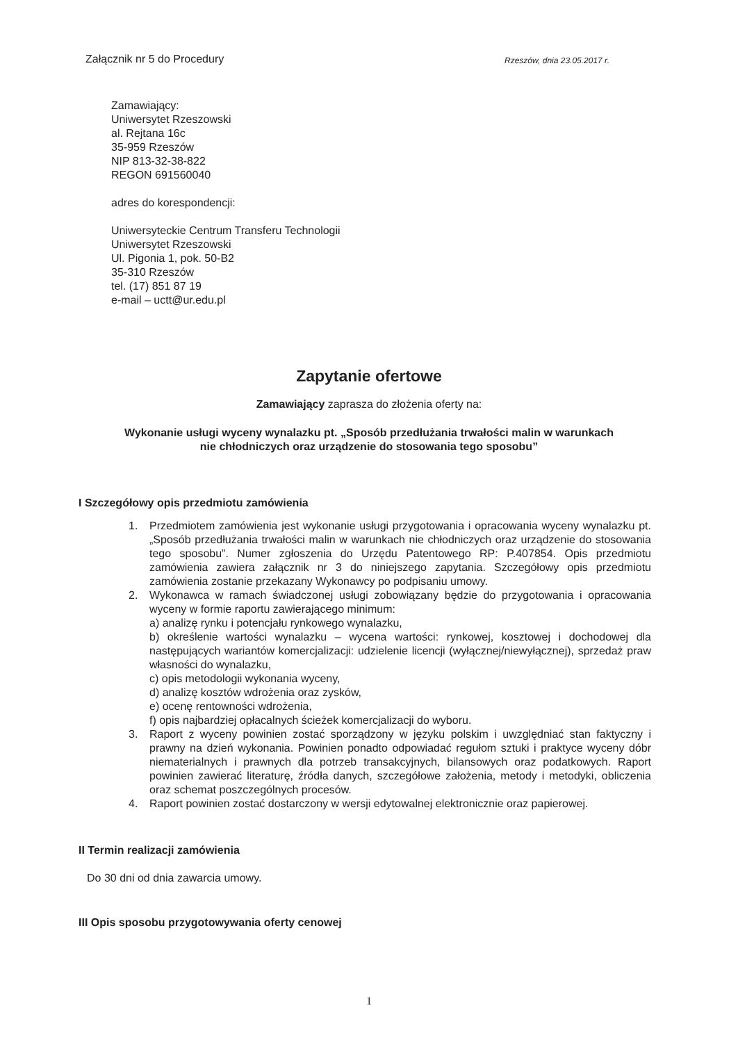Załącznik nr 5 do Procedury Rzeszów, dnia 23.05.2017 r.
Zamawiający:
Uniwersytet Rzeszowski
al. Rejtana 16c
35-959 Rzeszów
NIP 813-32-38-822
REGON 691560040
adres do korespondencji:
Uniwersyteckie Centrum Transferu Technologii
Uniwersytet Rzeszowski
Ul. Pigonia 1, pok. 50-B2
35-310 Rzeszów
tel. (17) 851 87 19
e-mail – uctt@ur.edu.pl
Zapytanie ofertowe
Zamawiający zaprasza do złożenia oferty na:
Wykonanie usługi wyceny wynalazku pt. „Sposób przedłużania trwałości malin w warunkach
nie chłodniczych oraz urządzenie do stosowania tego sposobu”
I Szczegółowy opis przedmiotu zamówienia
1. Przedmiotem zamówienia jest wykonanie usługi przygotowania i opracowania wyceny wynalazku pt. „Sposób przedłużania trwałości malin w warunkach nie chłodniczych oraz urządzenie do stosowania tego sposobu”. Numer zgłoszenia do Urzędu Patentowego RP: P.407854. Opis przedmiotu zamówienia zawiera załącznik nr 3 do niniejszego zapytania. Szczegółowy opis przedmiotu zamówienia zostanie przekazany Wykonawcy po podpisaniu umowy.
2. Wykonawca w ramach świadczonej usługi zobowiązany będzie do przygotowania i opracowania wyceny w formie raportu zawierającego minimum:
a) analizę rynku i potencjału rynkowego wynalazku,
b) określenie wartości wynalazku – wycena wartości: rynkowej, kosztowej i dochodowej dla następujących wariantów komercjalizacji: udzielenie licencji (wyłącznej/niewyłącznej), sprzedaż praw własności do wynalazku,
c) opis metodologii wykonania wyceny,
d) analizę kosztów wdrożenia oraz zysków,
e) ocenę rentowności wdrożenia,
f) opis najbardziej opłacalnych ścieżek komercjalizacji do wyboru.
3. Raport z wyceny powinien zostać sporządzony w języku polskim i uwzględniać stan faktyczny i prawny na dzień wykonania. Powinien ponadto odpowiadać regułom sztuki i praktyce wyceny dóbr niematerialnych i prawnych dla potrzeb transakcyjnych, bilansowych oraz podatkowych. Raport powinien zawierać literaturę, źródła danych, szczegółowe założenia, metody i metodyki, obliczenia oraz schemat poszczególnych procesów.
4. Raport powinien zostać dostarczony w wersji edytowalnej elektronicznie oraz papierowej.
II Termin realizacji zamówienia
Do 30 dni od dnia zawarcia umowy.
III Opis sposobu przygotowywania oferty cenowej
1